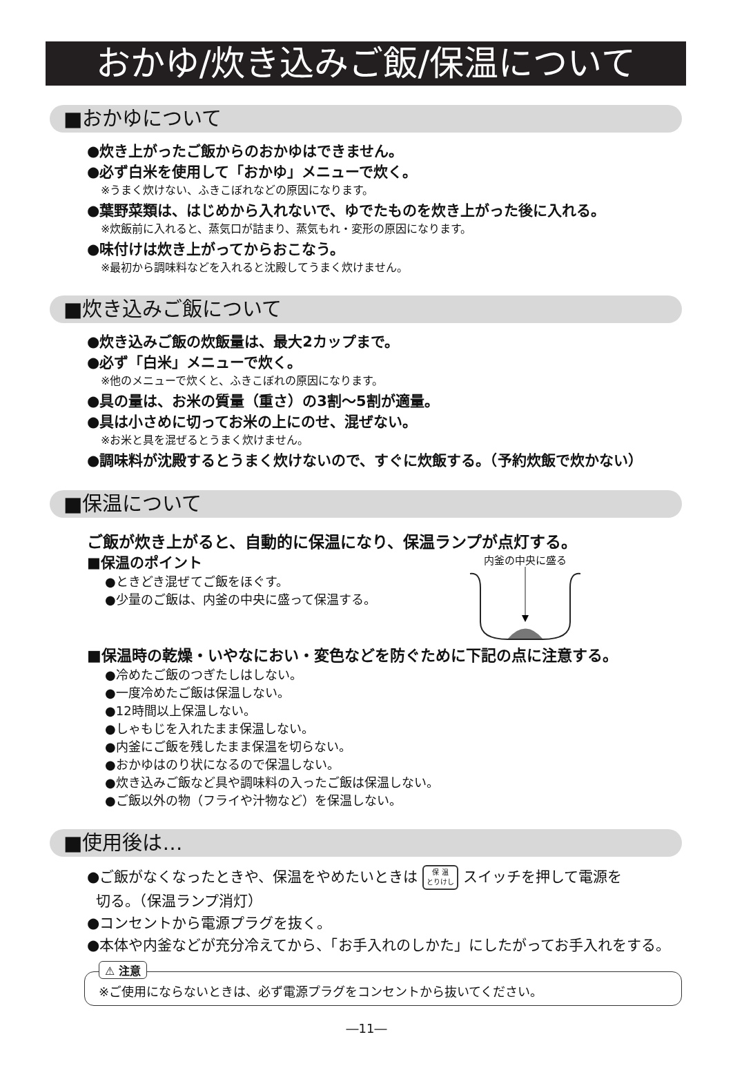おかゆ/炊き込みご飯/保温について
■おかゆについて
●炊き上がったご飯からのおかゆはできません。
●必ず白米を使用して「おかゆ」メニューで炊く。
※うまく炊けない、ふきこぼれなどの原因になります。
●葉野菜類は、はじめから入れないで、ゆでたものを炊き上がった後に入れる。
※炊飯前に入れると、蒸気口が詰まり、蒸気もれ・変形の原因になります。
●味付けは炊き上がってからおこなう。
※最初から調味料などを入れると沈殿してうまく炊けません。
■炊き込みご飯について
●炊き込みご飯の炊飯量は、最大2カップまで。
●必ず「白米」メニューで炊く。
※他のメニューで炊くと、ふきこぼれの原因になります。
●具の量は、お米の質量（重さ）の3割～5割が適量。
●具は小さめに切ってお米の上にのせ、混ぜない。
※お米と具を混ぜるとうまく炊けません。
●調味料が沈殿するとうまく炊けないので、すぐに炊飯する。（予約炊飯で炊かない）
■保温について
ご飯が炊き上がると、自動的に保温になり、保温ランプが点灯する。
■保温のポイント
●ときどき混ぜてご飯をほぐす。
●少量のご飯は、内釜の中央に盛って保温する。
内釜の中央に盛る
■保温時の乾燥・いやなにおい・変色などを防ぐために下記の点に注意する。
●冷めたご飯のつぎたしはしない。
●一度冷めたご飯は保温しない。
●12時間以上保温しない。
●しゃもじを入れたまま保温しない。
●内釜にご飯を残したまま保温を切らない。
●おかゆはのり状になるので保温しない。
●炊き込みご飯など具や調味料の入ったご飯は保温しない。
●ご飯以外の物（フライや汁物など）を保温しない。
■使用後は…
●ご飯がなくなったときや、保温をやめたいときは 保 温
とりけし スイッチを押して電源を
切る。（保温ランプ消灯）
●コンセントから電源プラグを抜く。
●本体や内釜などが充分冷えてから、「お手入れのしかた」にしたがってお手入れをする。
⚠ 注意
※ご使用にならないときは、必ず電源プラグをコンセントから抜いてください。
―11―